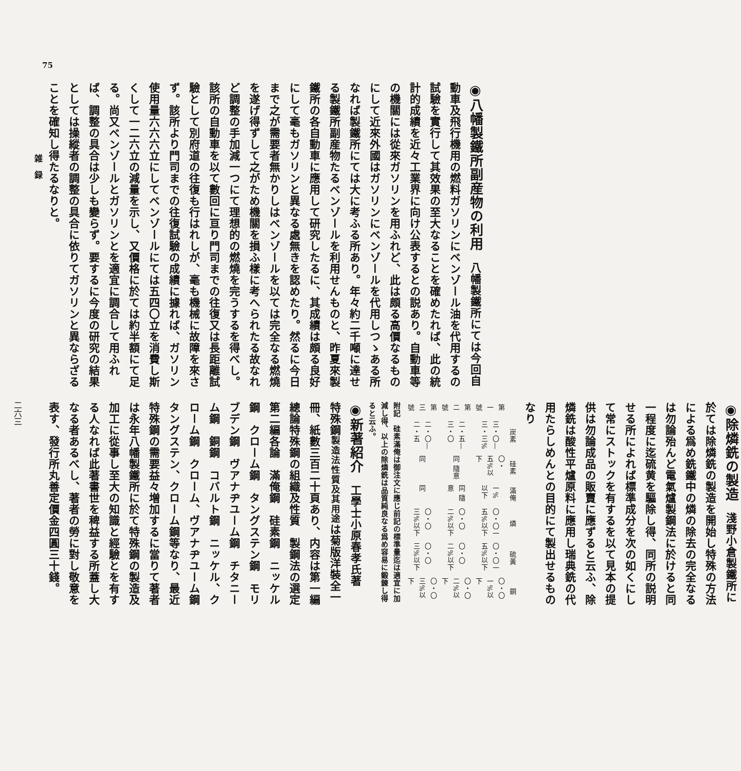75
◉八幡製鐵所副産物の利用
　八幡製鐵所にては今回自動車及飛行機用の燃料ガソリンにベンゾール油を代用するの試驗を實行して其效果の至大なることを確めたれば、此の統計的成績を近々工業界に向け公表するとの説あり。自動車等の機關には從來ガソリンを用ふれど、此は頗る高價なるものにして近來外國はガソリンにベンゾールを代用しつゝある所なれば製鐵所にては大に考ふる所あり。年々約二千噸に達せる製鐵所副産物たるベンゾールを利用せんものと、昨夏來製鐵所の各自動車に應用して研究したるに、其成績は頗る良好にして毫もガソリンと異なる處無きを認めたり。然るに今日まで之が需要者無かりしはベンゾールを以ては完全なる燃燒を遂げ得ずして之がため機關を損ふ樣に考へられたる故なれど調整の手加減一つにて理想的の燃燒を完うするを得べし。該所の自動車を以て數回に亘り門司までの往復又は長距離試驗として別府道の往復も行はれしが、毫も機械に故障を來さず。該所より門司までの往復試驗の成績に據れば、ガソリン使用量六六六立にしてベンゾールにては五四〇立を消費し斯くして一二六立の減量を示し、又價格に於ては約半額にて足る。尚又ベンゾールとガソリンとを適宜に調合して用ふれば、調整の具合は少しも變らず。要するに今度の研究の結果としては操縱者の調整の具合に依りてガソリンと異ならざることを確知し得たるなりと。
◉除燐銑の製造
　淺野小倉製鐵所に於ては除燐銑の製造を開始し特殊の方法による爲め銑鐵中の燐の除去の完全なるは勿論殆んど電氣爐製鋼法に於けると同一程度に迄硫黄を驅除し得、同所の説明せる所によれば標準成分を次の如くにして常にストックを有するを以て見本の提供は勿論成品の販賣に應ずると云ふ、除燐銑は酸性平爐原料に應用し瑞典銑の代用たらしめんとの目的にて製出せるものなり
| | 炭素 | 硅素 | 滿俺 | 燐 | 硫黃 | 銅 |
| --- | --- | --- | --- | --- | --- | --- |
| 第一號 | 三・〇—三・三% | 〇・五%以下 | 一%以下 | 〇・〇一五%以下 | 〇・〇一五%以下 | 〇・〇一%以下 |
| 第二號 | 二・五—三・〇 | 同 隨意 | 同 隨意 | 〇・〇二%以下 | 〇・〇二%以下 | 〇・〇二%以下 |
| 第三號 | 二・〇—二・五 | 同 | 同 | 〇・〇三%以下 | 〇・〇三%以下 | 〇・〇三%以下 |
附記　硅素滿俺は御注文に應じ前記の標準量迄は適宜に加減し得、以上の除燐銑は品質純良なる爲め容易に鍛錬し得ると云ふ。
◉新著紹介
　工學士小原春孝氏著　特殊鋼製造法性質及其用途は菊版洋裝全一冊、紙數三百二十頁あり、内容は第一編總論特殊鋼の組織及性質　製鋼法の選定　第二編各論　滿俺鋼　硅素鋼　ニッケル鋼　クローム鋼　タングステン鋼　モリブデン鋼　ヴアナヂユーム鋼　チタニーム鋼　銅鋼　コバルト鋼　ニッケル、クローム鋼　クローム、ヴアナヂユーム鋼　タングステン、クローム鋼等なり、最近特殊鋼の需要益々増加するに當りて著者は永年八幡製鐵所に於て特殊鋼の製造及加工に從事し至大の知識と經驗とを有する人なれば此著書世を稗益する所蓋し大なる者あるべし、著者の勞に對し敬意を表す、發行所丸善定價金四圓三十錢。
雑　録
二六三